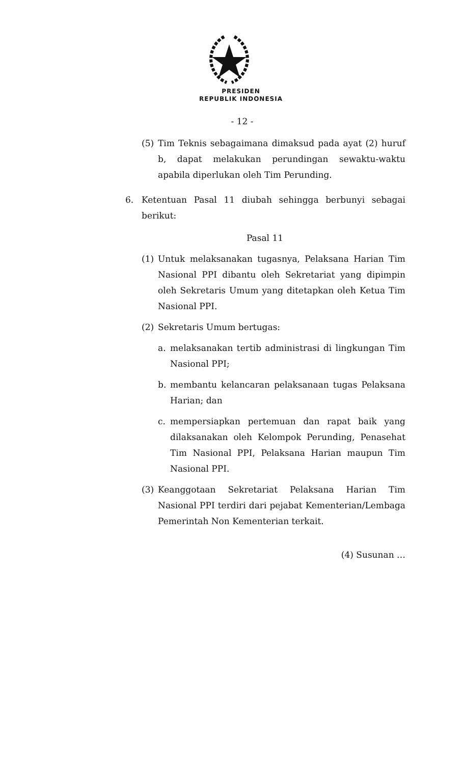PRESIDEN
REPUBLIK INDONESIA
- 12 -
(5) Tim Teknis sebagaimana dimaksud pada ayat (2) huruf b, dapat melakukan perundingan sewaktu-waktu apabila diperlukan oleh Tim Perunding.
6. Ketentuan Pasal 11 diubah sehingga berbunyi sebagai berikut:
Pasal 11
(1) Untuk melaksanakan tugasnya, Pelaksana Harian Tim Nasional PPI dibantu oleh Sekretariat yang dipimpin oleh Sekretaris Umum yang ditetapkan oleh Ketua Tim Nasional PPI.
(2) Sekretaris Umum bertugas:
a. melaksanakan tertib administrasi di lingkungan Tim Nasional PPI;
b. membantu kelancaran pelaksanaan tugas Pelaksana Harian; dan
c. mempersiapkan pertemuan dan rapat baik yang dilaksanakan oleh Kelompok Perunding, Penasehat Tim Nasional PPI, Pelaksana Harian maupun Tim Nasional PPI.
(3) Keanggotaan Sekretariat Pelaksana Harian Tim Nasional PPI terdiri dari pejabat Kementerian/Lembaga Pemerintah Non Kementerian terkait.
(4) Susunan …